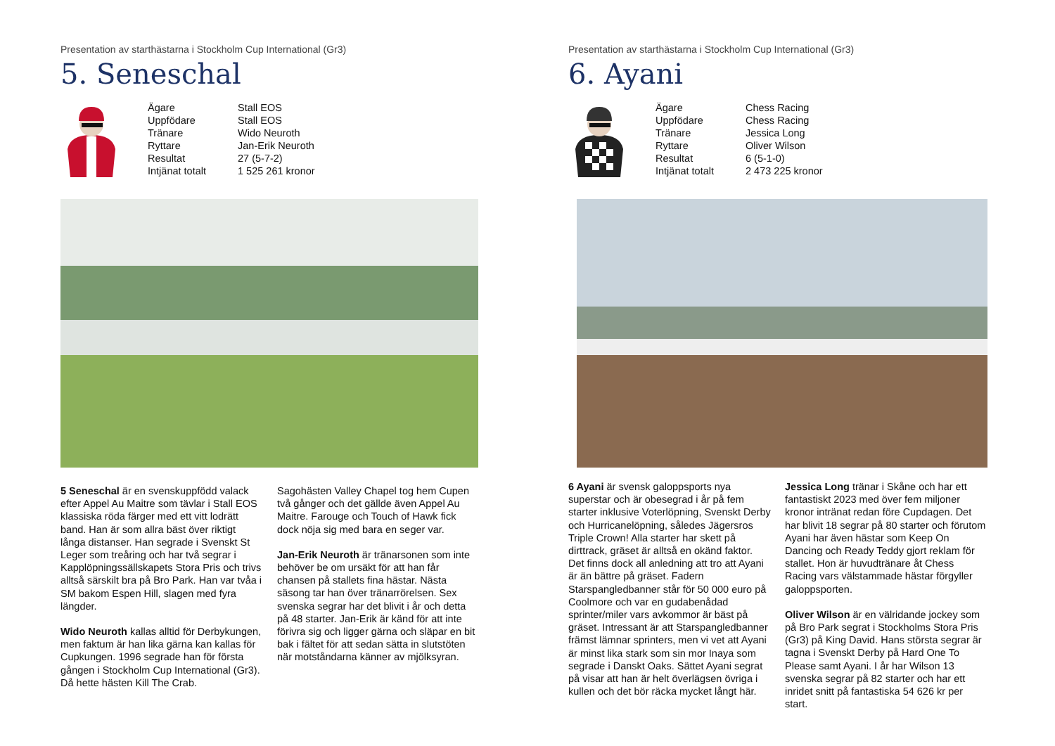Presentation av starthästarna i Stockholm Cup International (Gr3)
5. Seneschal
| Ägare | Stall EOS |
| Uppfödare | Stall EOS |
| Tränare | Wido Neuroth |
| Ryttare | Jan-Erik Neuroth |
| Resultat | 27 (5-7-2) |
| Intjänat totalt | 1 525 261 kronor |
5 Seneschal är en svenskuppfödd valack efter Appel Au Maitre som tävlar i Stall EOS klassiska röda färger med ett vitt lodrätt band. Han är som allra bäst över riktigt långa distanser. Han segrade i Svenskt St Leger som treåring och har två segrar i Kapplöpningssällskapets Stora Pris och trivs alltså särskilt bra på Bro Park. Han var tvåa i SM bakom Espen Hill, slagen med fyra längder.
Wido Neuroth kallas alltid för Derbykungen, men faktum är han lika gärna kan kallas för Cupkungen. 1996 segrade han för första gången i Stockholm Cup International (Gr3). Då hette hästen Kill The Crab.
Sagohästen Valley Chapel tog hem Cupen två gånger och det gällde även Appel Au Maitre. Farouge och Touch of Hawk fick dock nöja sig med bara en seger var.
Jan-Erik Neuroth är tränarsonen som inte behöver be om ursäkt för att han får chansen på stallets fina hästar. Nästa säsong tar han över tränarrörelsen. Sex svenska segrar har det blivit i år och detta på 48 starter. Jan-Erik är känd för att inte förivra sig och ligger gärna och släpar en bit bak i fältet för att sedan sätta in slutstöten när motståndarna känner av mjölksyran.
Presentation av starthästarna i Stockholm Cup International (Gr3)
6. Ayani
| Ägare | Chess Racing |
| Uppfödare | Chess Racing |
| Tränare | Jessica Long |
| Ryttare | Oliver Wilson |
| Resultat | 6 (5-1-0) |
| Intjänat totalt | 2 473 225 kronor |
6 Ayani är svensk galoppsports nya superstar och är obesegrad i år på fem starter inklusive Voterlöpning, Svenskt Derby och Hurricanelöpning, således Jägersros Triple Crown! Alla starter har skett på dirttrack, gräset är alltså en okänd faktor. Det finns dock all anledning att tro att Ayani är än bättre på gräset. Fadern Starspangledbanner står för 50 000 euro på Coolmore och var en gudabenådad sprinter/miler vars avkommor är bäst på gräset. Intressant är att Starspangledbanner främst lämnar sprinters, men vi vet att Ayani är minst lika stark som sin mor Inaya som segrade i Danskt Oaks. Sättet Ayani segrat på visar att han är helt överlägsen övriga i kullen och det bör räcka mycket långt här.
Jessica Long tränar i Skåne och har ett fantastiskt 2023 med över fem miljoner kronor intränat redan före Cupdagen. Det har blivit 18 segrar på 80 starter och förutom Ayani har även hästar som Keep On Dancing och Ready Teddy gjort reklam för stallet. Hon är huvudtränare åt Chess Racing vars välstammade hästar förgyller galoppsporten.
Oliver Wilson är en välridande jockey som på Bro Park segrat i Stockholms Stora Pris (Gr3) på King David. Hans största segrar är tagna i Svenskt Derby på Hard One To Please samt Ayani. I år har Wilson 13 svenska segrar på 82 starter och har ett inridet snitt på fantastiska 54 626 kr per start.